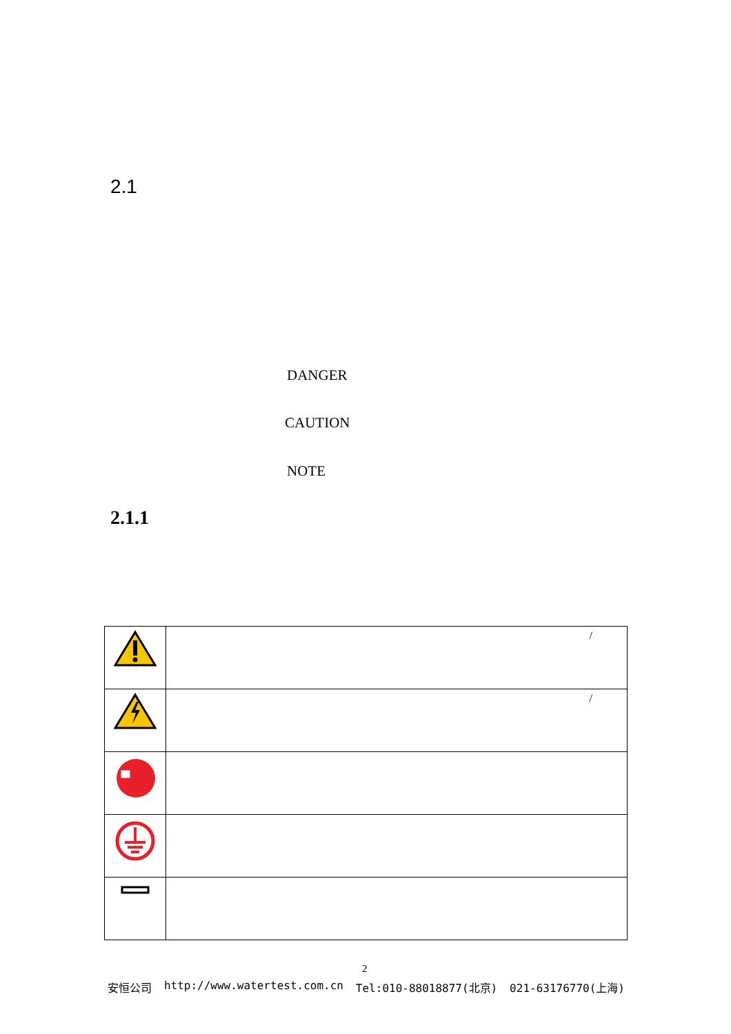2.1
DANGER
CAUTION
NOTE
2.1.1
| | / |
| | / |
2
安恒公司 http://www.watertest.com.cn Tel:010-88018877(北京) 021-63176770(上海)